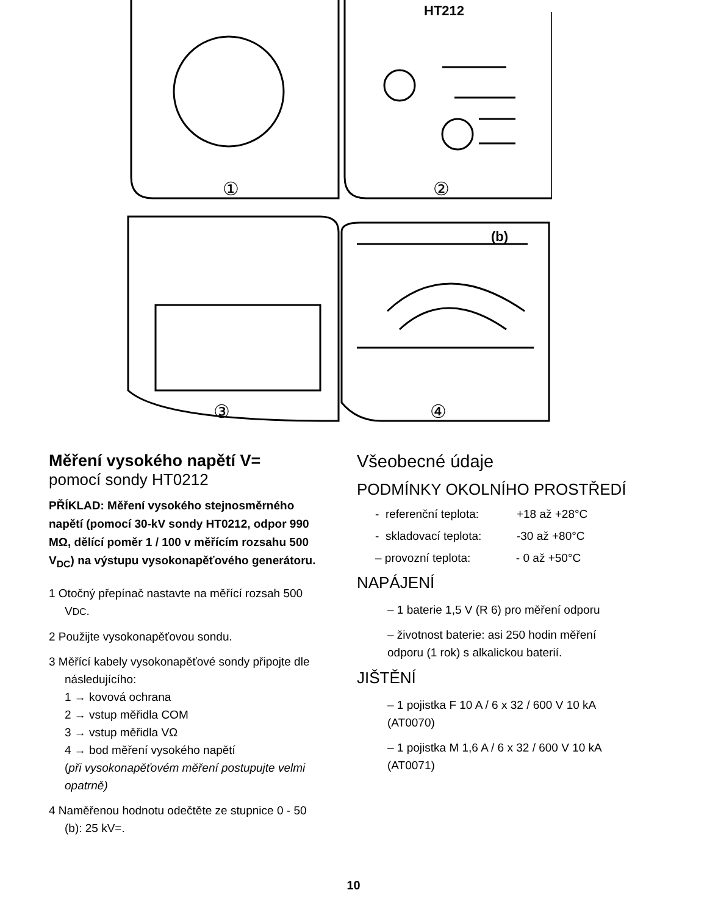HT212
①
②
③
④
(b)
Měření vysokého napětí V=
pomocí sondy HT0212
PŘÍKLAD: Měření vysokého stejnosměrného napětí (pomocí 30-kV sondy HT0212, odpor 990 MΩ, dělící poměr 1 / 100 v měřícím rozsahu 500 V<sub>DC</sub>) na výstupu vysokonapěťového generátoru.
1 Otočný přepínač nastavte na měřící rozsah 500 VDC.
2 Použijte vysokonapěťovou sondu.
3 Měřící kabely vysokonapěťové sondy připojte dle následujícího:
1 → kovová ochrana
2 → vstup měřidla COM
3 → vstup měřidla VΩ
4 → bod měření vysokého napětí
(při vysokonapěťovém měření postupujte velmi opatrně)
4 Naměřenou hodnotu odečtěte ze stupnice 0 - 50 (b): 25 kV=.
Všeobecné údaje
PODMÍNKY OKOLNÍHO PROSTŘEDÍ
- referenční teplota: +18 až +28°C
- skladovací teplota: -30 až +80°C
– provozní teplota: - 0 až +50°C
NAPÁJENÍ
– 1 baterie 1,5 V (R 6) pro měření odporu
– životnost baterie: asi 250 hodin měření odporu (1 rok) s alkalickou baterií.
JIŠTĚNÍ
– 1 pojistka F 10 A / 6 x 32 / 600 V 10 kA (AT0070)
– 1 pojistka M 1,6 A / 6 x 32 / 600 V 10 kA (AT0071)
10